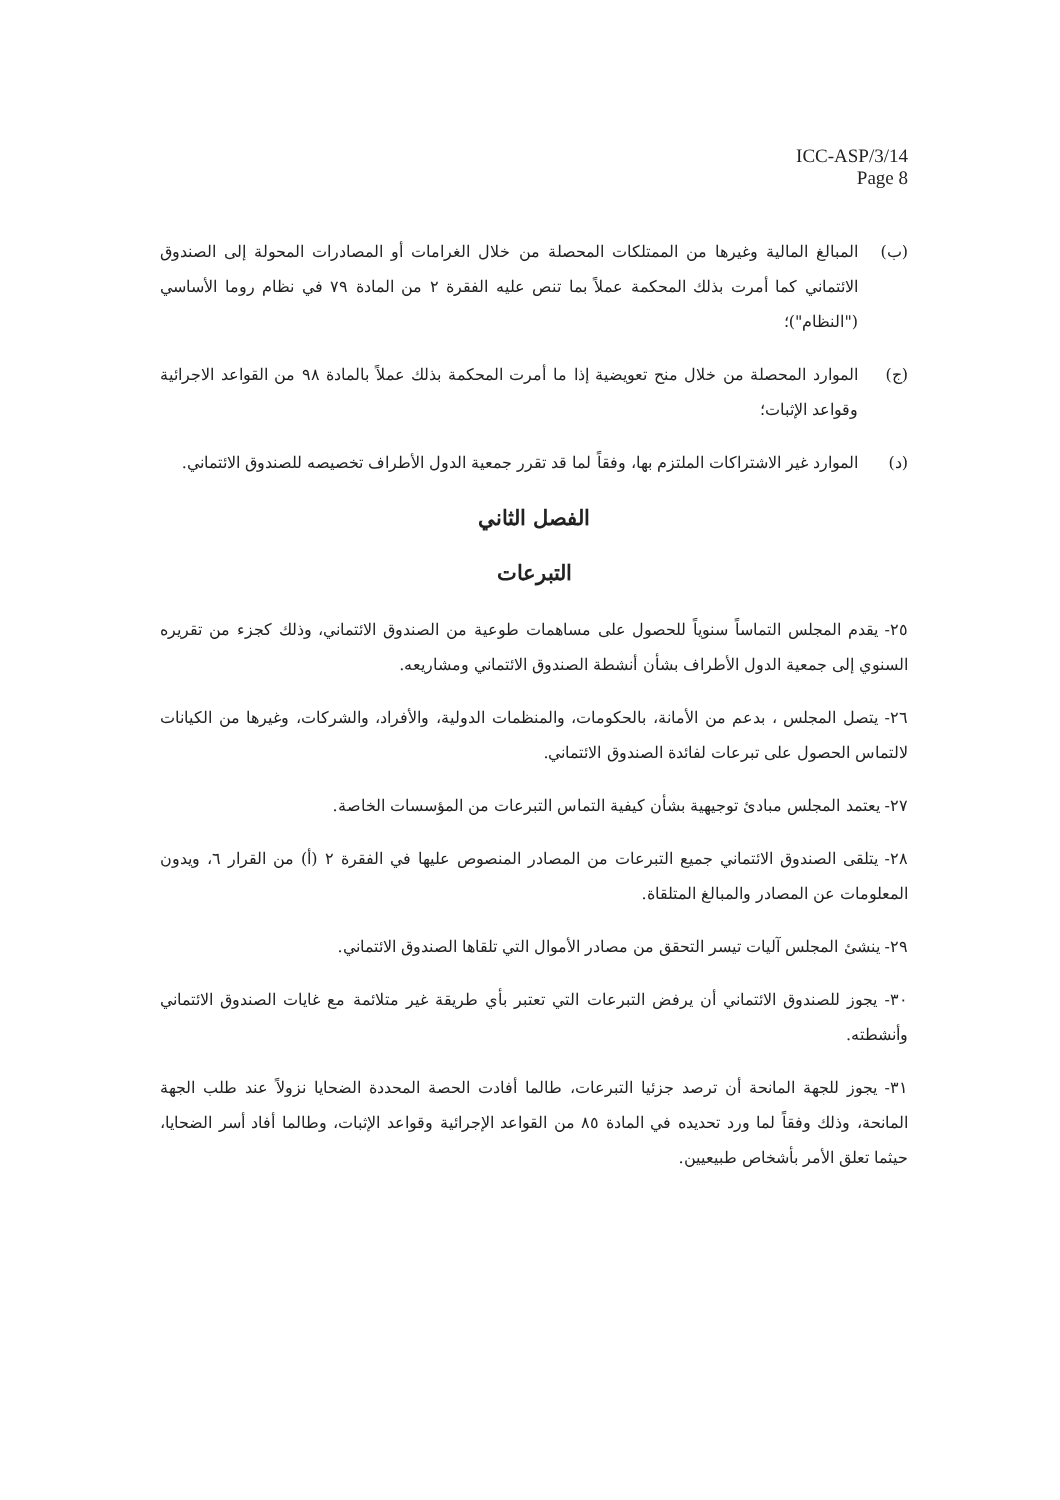ICC-ASP/3/14
Page 8
(ب) المبالغ المالية وغيرها من الممتلكات المحصلة من خلال الغرامات أو المصادرات المحولة إلى الصندوق الائتماني كما أمرت بذلك المحكمة عملاً بما تنص عليه الفقرة ٢ من المادة ٧٩ في نظام روما الأساسي ("النظام")؛
(ج) الموارد المحصلة من خلال منح تعويضية إذا ما أمرت المحكمة بذلك عملاً بالمادة ٩٨ من القواعد الاجرائية وقواعد الإثبات؛
(د) الموارد غير الاشتراكات الملتزم بها، وفقاً لما قد تقرر جمعية الدول الأطراف تخصيصه للصندوق الائتماني.
الفصل الثاني
التبرعات
٢٥- يقدم المجلس التماساً سنوياً للحصول على مساهمات طوعية من الصندوق الائتماني، وذلك كجزء من تقريره السنوي إلى جمعية الدول الأطراف بشأن أنشطة الصندوق الائتماني ومشاريعه.
٢٦- يتصل المجلس ، بدعم من الأمانة، بالحكومات، والمنظمات الدولية، والأفراد، والشركات، وغيرها من الكيانات لالتماس الحصول على تبرعات لفائدة الصندوق الائتماني.
٢٧- يعتمد المجلس مبادئ توجيهية بشأن كيفية التماس التبرعات من المؤسسات الخاصة.
٢٨- يتلقى الصندوق الائتماني جميع التبرعات من المصادر المنصوص عليها في الفقرة ٢ (أ) من القرار ٦، ويدون المعلومات عن المصادر والمبالغ المتلقاة.
٢٩- ينشئ المجلس آليات تيسر التحقق من مصادر الأموال التي تلقاها الصندوق الائتماني.
٣٠- يجوز للصندوق الائتماني أن يرفض التبرعات التي تعتبر بأي طريقة غير متلائمة مع غايات الصندوق الائتماني وأنشطته.
٣١- يجوز للجهة المانحة أن ترصد جزئيا التبرعات، طالما أفادت الحصة المحددة الضحايا نزولاً عند طلب الجهة المانحة، وذلك وفقاً لما ورد تحديده في المادة ٨٥ من القواعد الإجرائية وقواعد الإثبات، وطالما أفاد أسر الضحايا، حيثما تعلق الأمر بأشخاص طبيعيين.